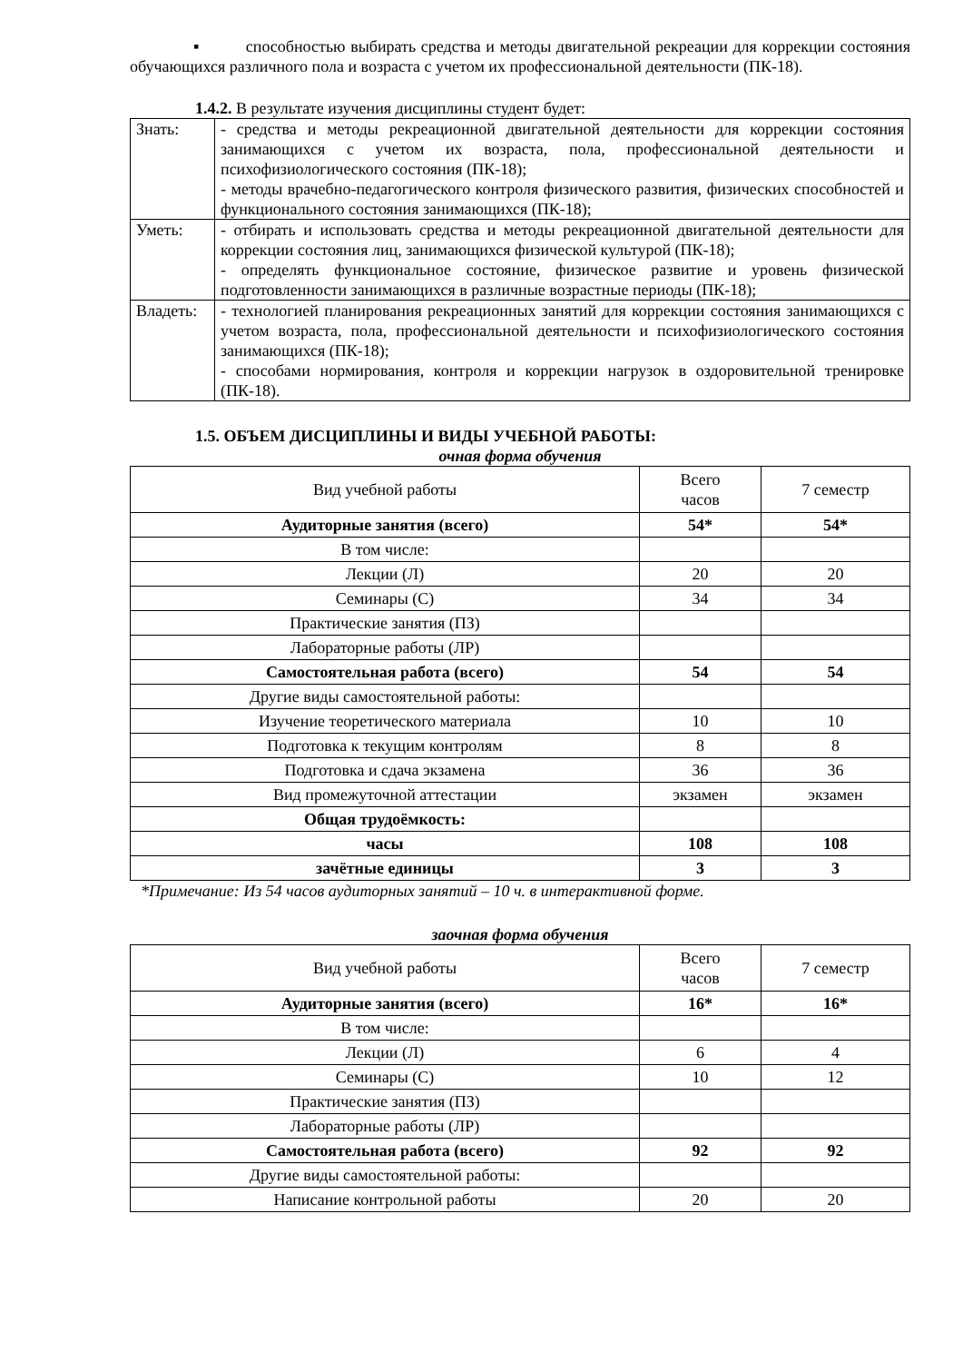▪ способностью выбирать средства и методы двигательной рекреации для коррекции состояния обучающихся различного пола и возраста с учетом их профессиональной деятельности (ПК-18).
1.4.2. В результате изучения дисциплины студент будет:
| Знать: | - средства и методы рекреационной двигательной деятельности для коррекции состояния занимающихся с учетом их возраста, пола, профессиональной деятельности и психофизиологического состояния (ПК-18); - методы врачебно-педагогического контроля физического развития, физических способностей и функционального состояния занимающихся (ПК-18); |
| Уметь: | - отбирать и использовать средства и методы рекреационной двигательной деятельности для коррекции состояния лиц, занимающихся физической культурой (ПК-18); - определять функциональное состояние, физическое развитие и уровень физической подготовленности занимающихся в различные возрастные периоды (ПК-18); |
| Владеть: | - технологией планирования рекреационных занятий для коррекции состояния занимающихся с учетом возраста, пола, профессиональной деятельности и психофизиологического состояния занимающихся (ПК-18); - способами нормирования, контроля и коррекции нагрузок в оздоровительной тренировке (ПК-18). |
1.5. ОБЪЕМ ДИСЦИПЛИНЫ И ВИДЫ УЧЕБНОЙ РАБОТЫ:
очная форма обучения
| Вид учебной работы | Всего часов | 7 семестр |
| Аудиторные занятия (всего) | 54* | 54* |
| В том числе: | | |
| Лекции (Л) | 20 | 20 |
| Семинары (С) | 34 | 34 |
| Практические занятия (ПЗ) | | |
| Лабораторные работы (ЛР) | | |
| Самостоятельная работа (всего) | 54 | 54 |
| Другие виды самостоятельной работы: | | |
| Изучение теоретического материала | 10 | 10 |
| Подготовка к текущим контролям | 8 | 8 |
| Подготовка и сдача экзамена | 36 | 36 |
| Вид промежуточной аттестации | экзамен | экзамен |
| Общая трудоёмкость: | | |
| часы | 108 | 108 |
| зачётные единицы | 3 | 3 |
*Примечание: Из 54 часов аудиторных занятий – 10 ч. в интерактивной форме.
заочная форма обучения
| Вид учебной работы | Всего часов | 7 семестр |
| Аудиторные занятия (всего) | 16* | 16* |
| В том числе: | | |
| Лекции (Л) | 6 | 4 |
| Семинары (С) | 10 | 12 |
| Практические занятия (ПЗ) | | |
| Лабораторные работы (ЛР) | | |
| Самостоятельная работа (всего) | 92 | 92 |
| Другие виды самостоятельной работы: | | |
| Написание контрольной работы | 20 | 20 |